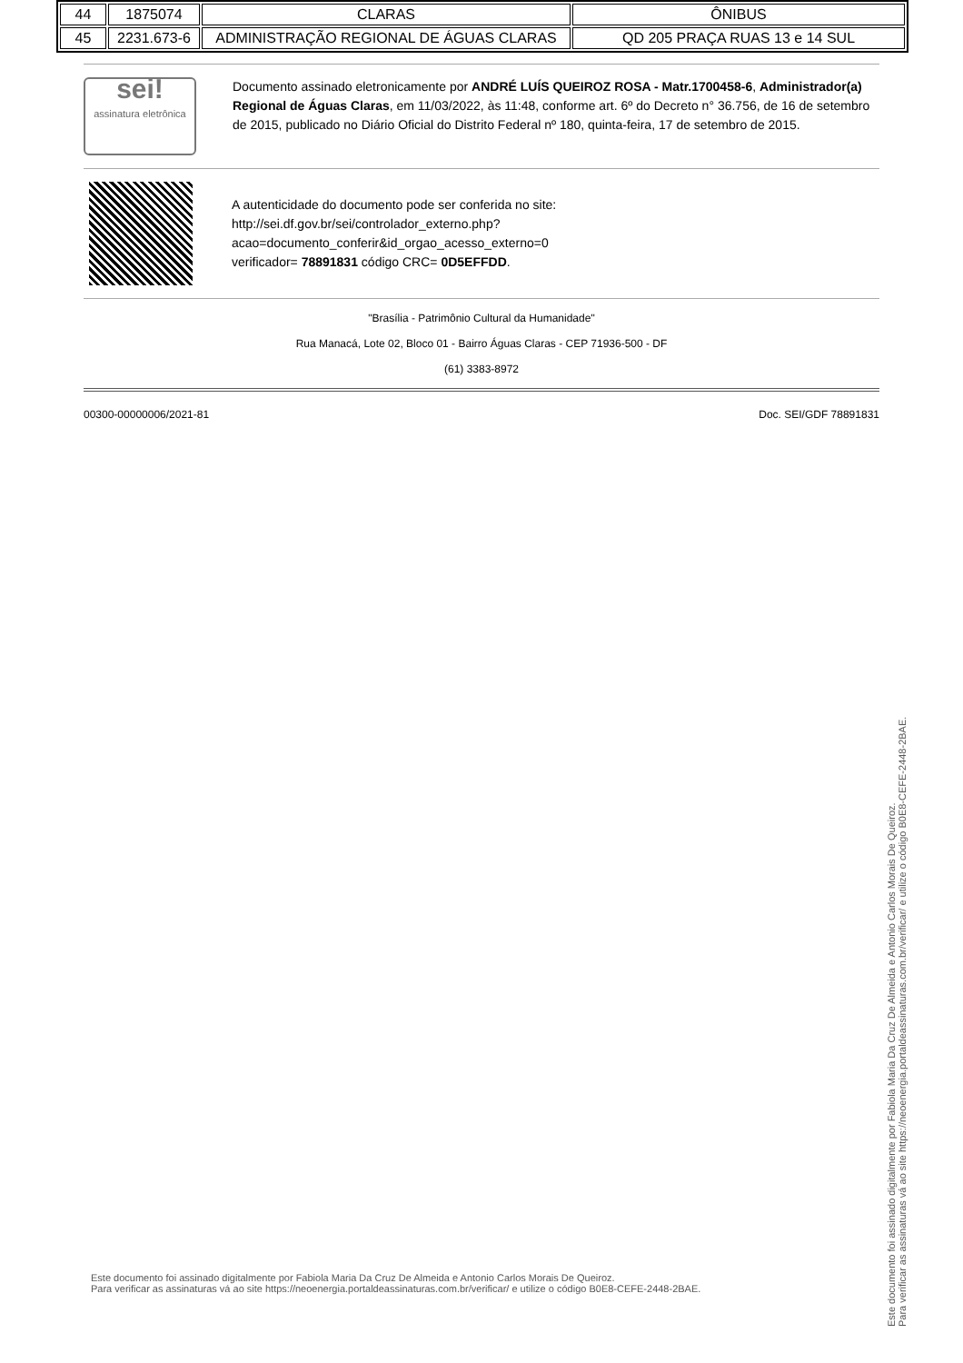| 44 | 1875074 | CLARAS | ÔNIBUS |
| 45 | 2231.673-6 | ADMINISTRAÇÃO REGIONAL DE ÁGUAS CLARAS | QD 205 PRAÇA RUAS 13 e 14 SUL |
sei!
assinatura eletrônica
Documento assinado eletronicamente por ANDRÉ LUÍS QUEIROZ ROSA - Matr.1700458-6, Administrador(a) Regional de Águas Claras, em 11/03/2022, às 11:48, conforme art. 6º do Decreto n° 36.756, de 16 de setembro de 2015, publicado no Diário Oficial do Distrito Federal nº 180, quinta-feira, 17 de setembro de 2015.
A autenticidade do documento pode ser conferida no site:
http://sei.df.gov.br/sei/controlador_externo.php?
acao=documento_conferir&id_orgao_acesso_externo=0
verificador= 78891831 código CRC= 0D5EFFDD.
"Brasília - Patrimônio Cultural da Humanidade"
Rua Manacá, Lote 02, Bloco 01 - Bairro Águas Claras - CEP 71936-500 - DF
(61) 3383-8972
00300-00000006/2021-81 Doc. SEI/GDF 78891831
Este documento foi assinado digitalmente por Fabiola Maria Da Cruz De Almeida e Antonio Carlos Morais De Queiroz.
Para verificar as assinaturas vá ao site https://neoenergia.portaldeassinaturas.com.br/verificar/ e utilize o código B0E8-CEFE-2448-2BAE.
Este documento foi assinado digitalmente por Fabiola Maria Da Cruz De Almeida e Antonio Carlos Morais De Queiroz.
Para verificar as assinaturas vá ao site https://neoenergia.portaldeassinaturas.com.br/verificar/ e utilize o código B0E8-CEFE-2448-2BAE.